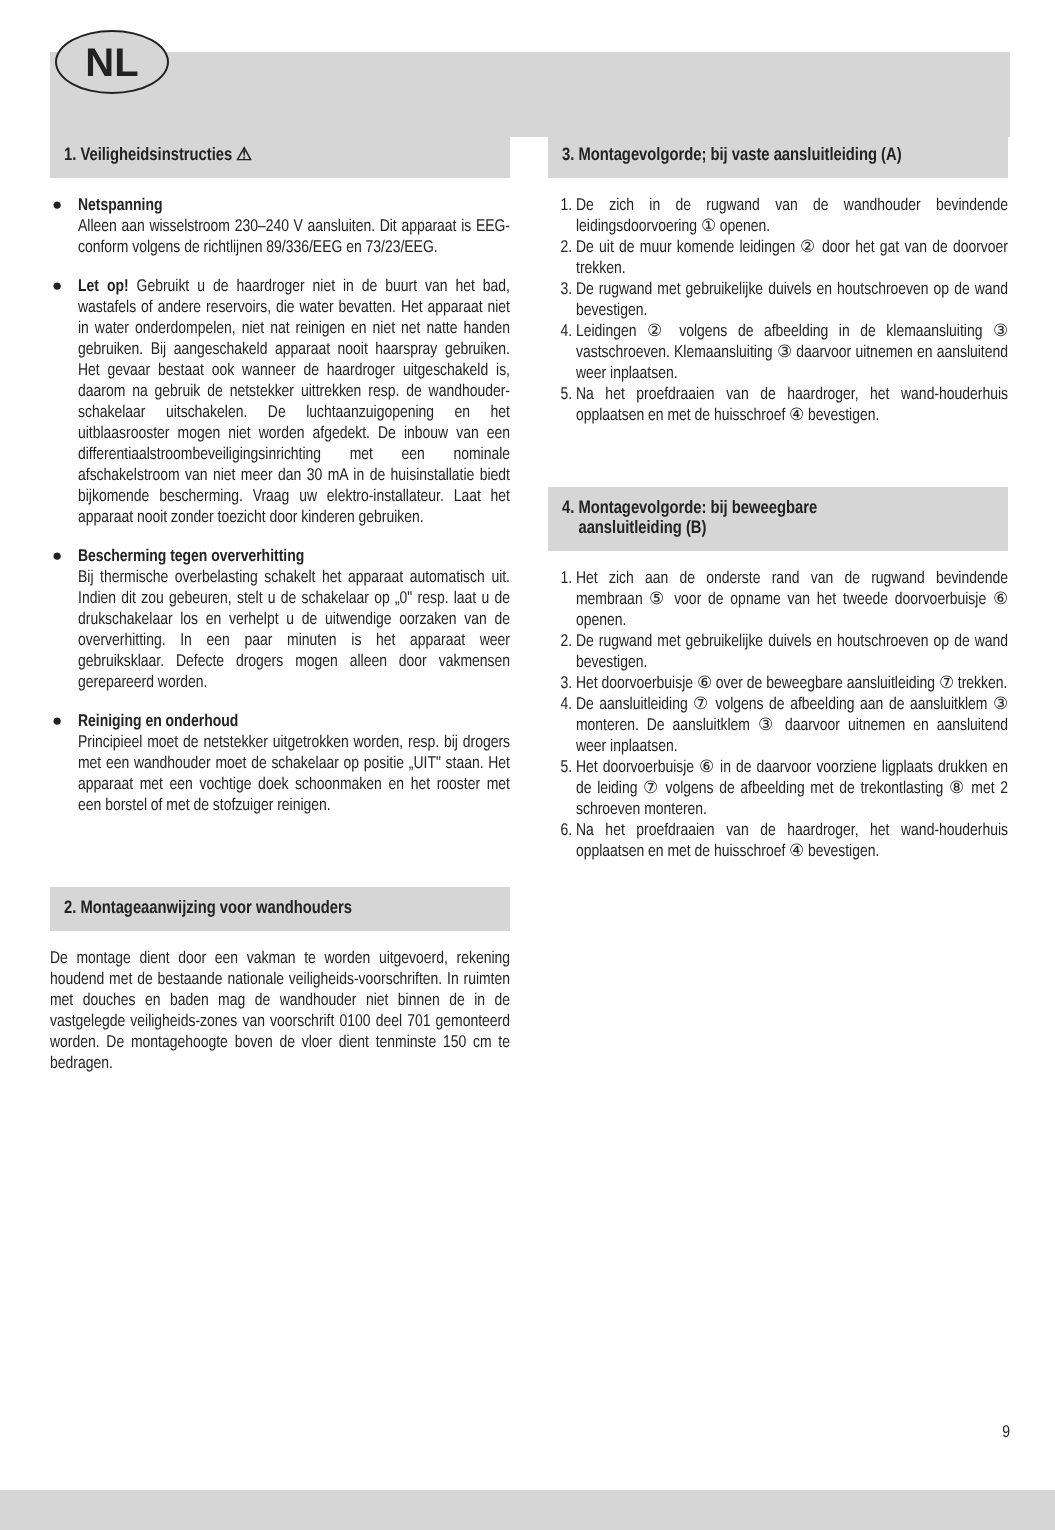NL
1. Veiligheidsinstructies ⚠
● Netspanning
Alleen aan wisselstroom 230–240 V aansluiten. Dit apparaat is EEG-conform volgens de richtlijnen 89/336/EEG en 73/23/EEG.
●
Let op! Gebruikt u de haardroger niet in de buurt van het bad, wastafels of andere reservoirs, die water bevatten. Het apparaat niet in water onderdompelen, niet nat reinigen en niet net natte handen gebruiken. Bij aangeschakeld apparaat nooit haarspray gebruiken. Het gevaar bestaat ook wanneer de haardroger uitgeschakeld is, daarom na gebruik de netstekker uittrekken resp. de wandhouder-schakelaar uitschakelen. De luchtaanzuigopening en het uitblaasrooster mogen niet worden afgedekt. De inbouw van een differentiaalstroombeveiligingsinrichting met een nominale afschakelstroom van niet meer dan 30 mA in de huisinstallatie biedt bijkomende bescherming. Vraag uw elektro-installateur. Laat het apparaat nooit zonder toezicht door kinderen gebruiken.
● Bescherming tegen oververhitting
Bij thermische overbelasting schakelt het apparaat automatisch uit. Indien dit zou gebeuren, stelt u de schakelaar op „0" resp. laat u de drukschakelaar los en verhelpt u de uitwendige oorzaken van de oververhitting. In een paar minuten is het apparaat weer gebruiksklaar. Defecte drogers mogen alleen door vakmensen gerepareerd worden.
● Reiniging en onderhoud
Principieel moet de netstekker uitgetrokken worden, resp. bij drogers met een wandhouder moet de schakelaar op positie „UIT" staan. Het apparaat met een vochtige doek schoonmaken en het rooster met een borstel of met de stofzuiger reinigen.
2. Montageaanwijzing voor wandhouders
De montage dient door een vakman te worden uitgevoerd, rekening houdend met de bestaande nationale veiligheids-voorschriften. In ruimten met douches en baden mag de wandhouder niet binnen de in de vastgelegde veiligheids-zones van voorschrift 0100 deel 701 gemonteerd worden. De montagehoogte boven de vloer dient tenminste 150 cm te bedragen.
3. Montagevolgorde; bij vaste aansluitleiding (A)
1. De zich in de rugwand van de wandhouder bevindende leidingsdoorvoering ① openen.
2. De uit de muur komende leidingen ② door het gat van de doorvoer trekken.
3. De rugwand met gebruikelijke duivels en houtschroeven op de wand bevestigen.
4. Leidingen ② volgens de afbeelding in de klemaansluiting ③ vastschroeven. Klemaansluiting ③ daarvoor uitnemen en aansluitend weer inplaatsen.
5. Na het proefdraaien van de haardroger, het wand-houderhuis opplaatsen en met de huisschroef ④ bevestigen.
4. Montagevolgorde: bij beweegbare
aansluitleiding (B)
1. Het zich aan de onderste rand van de rugwand bevindende membraan ⑤ voor de opname van het tweede doorvoerbuisje ⑥ openen.
2. De rugwand met gebruikelijke duivels en houtschroeven op de wand bevestigen.
3. Het doorvoerbuisje ⑥ over de beweegbare aansluitleiding ⑦ trekken.
4. De aansluitleiding ⑦ volgens de afbeelding aan de aansluitklem ③ monteren. De aansluitklem ③ daarvoor uitnemen en aansluitend weer inplaatsen.
5. Het doorvoerbuisje ⑥ in de daarvoor voorziene ligplaats drukken en de leiding ⑦ volgens de afbeelding met de trekontlasting ⑧ met 2 schroeven monteren.
6. Na het proefdraaien van de haardroger, het wand-houderhuis opplaatsen en met de huisschroef ④ bevestigen.
9